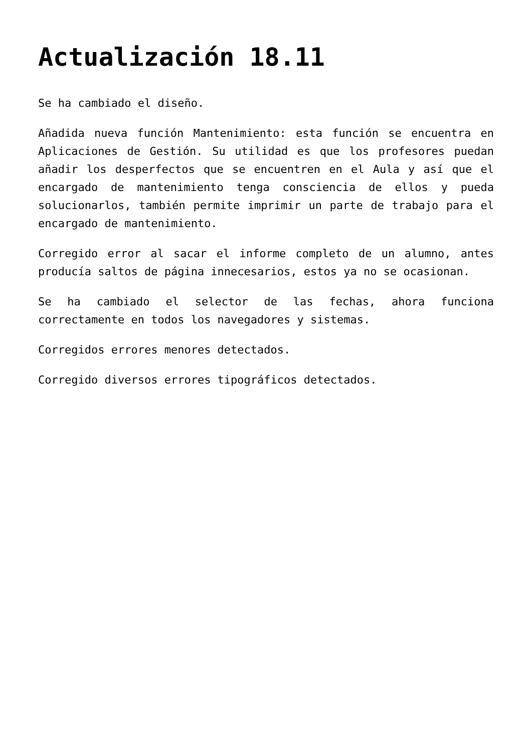Actualización 18.11
Se ha cambiado el diseño.
Añadida nueva función Mantenimiento: esta función se encuentra en Aplicaciones de Gestión. Su utilidad es que los profesores puedan añadir los desperfectos que se encuentren en el Aula y así que el encargado de mantenimiento tenga consciencia de ellos y pueda solucionarlos, también permite imprimir un parte de trabajo para el encargado de mantenimiento.
Corregido error al sacar el informe completo de un alumno, antes producía saltos de página innecesarios, estos ya no se ocasionan.
Se ha cambiado el selector de las fechas, ahora funciona correctamente en todos los navegadores y sistemas.
Corregidos errores menores detectados.
Corregido diversos errores tipográficos detectados.